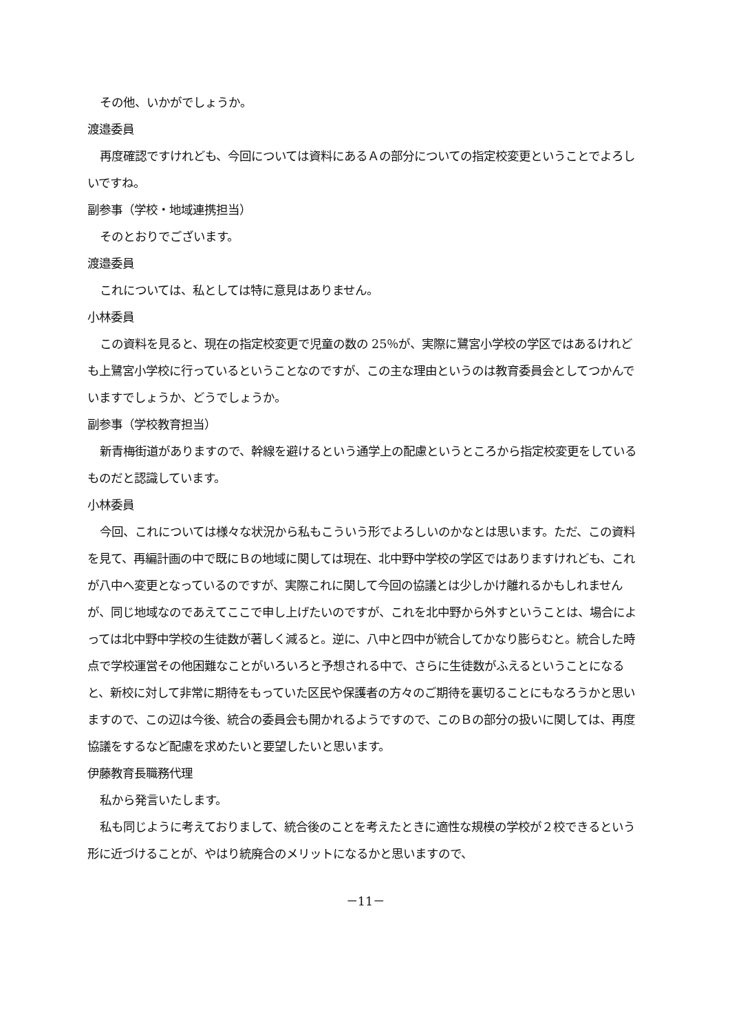その他、いかがでしょうか。
渡邉委員
再度確認ですけれども、今回については資料にあるＡの部分についての指定校変更ということでよろしいですね。
副参事（学校・地域連携担当）
そのとおりでございます。
渡邉委員
これについては、私としては特に意見はありません。
小林委員
この資料を見ると、現在の指定校変更で児童の数の 25％が、実際に鷺宮小学校の学区ではあるけれども上鷺宮小学校に行っているということなのですが、この主な理由というのは教育委員会としてつかんでいますでしょうか、どうでしょうか。
副参事（学校教育担当）
新青梅街道がありますので、幹線を避けるという通学上の配慮というところから指定校変更をしているものだと認識しています。
小林委員
今回、これについては様々な状況から私もこういう形でよろしいのかなとは思います。ただ、この資料を見て、再編計画の中で既にＢの地域に関しては現在、北中野中学校の学区ではありますけれども、これが八中へ変更となっているのですが、実際これに関して今回の協議とは少しかけ離れるかもしれませんが、同じ地域なのであえてここで申し上げたいのですが、これを北中野から外すということは、場合によっては北中野中学校の生徒数が著しく減ると。逆に、八中と四中が統合してかなり膨らむと。統合した時点で学校運営その他困難なことがいろいろと予想される中で、さらに生徒数がふえるということになると、新校に対して非常に期待をもっていた区民や保護者の方々のご期待を裏切ることにもなろうかと思いますので、この辺は今後、統合の委員会も開かれるようですので、このＢの部分の扱いに関しては、再度協議をするなど配慮を求めたいと要望したいと思います。
伊藤教育長職務代理
私から発言いたします。
私も同じように考えておりまして、統合後のことを考えたときに適性な規模の学校が２校できるという形に近づけることが、やはり統廃合のメリットになるかと思いますので、
－11－